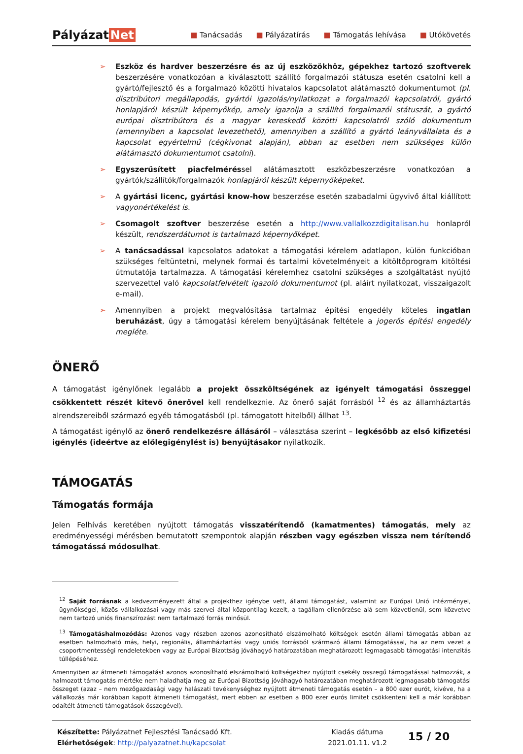Pályázat Net
■ Tanácsadás ■ Pályázatírás ■ Támogatás lehívása ■ Utókövetés
➢ Eszköz és hardver beszerzésre és az új eszközökhöz, gépekhez tartozó szoftverek beszerzésére vonatkozóan a kiválasztott szállító forgalmazói státusza esetén csatolni kell a gyártó/fejlesztő és a forgalmazó közötti hivatalos kapcsolatot alátámasztó dokumentumot (pl. disztribútori megállapodás, gyártói igazolás/nyilatkozat a forgalmazói kapcsolatról, gyártó honlapjáról készült képernyőkép, amely igazolja a szállító forgalmazói státuszát, a gyártó európai disztribútora és a magyar kereskedő közötti kapcsolatról szóló dokumentum (amennyiben a kapcsolat levezethető), amennyiben a szállító a gyártó leányvállalata és a kapcsolat egyértelmű (cégkivonat alapján), abban az esetben nem szükséges külön alátámasztó dokumentumot csatolni).
➢ Egyszerűsített piacfelméréssel alátámasztott eszközbeszerzésre vonatkozóan a gyártók/szállítók/forgalmazók honlapjáról készült képernyőképeket.
➢ A gyártási licenc, gyártási know-how beszerzése esetén szabadalmi ügyvivő által kiállított vagyonértékelést is.
➢ Csomagolt szoftver beszerzése esetén a http://www.vallalkozzdigitalisan.hu honlapról készült, rendszerdátumot is tartalmazó képernyőképet.
➢ A tanácsadással kapcsolatos adatokat a támogatási kérelem adatlapon, külön funkcióban szükséges feltüntetni, melynek formai és tartalmi követelményeit a kitöltőprogram kitöltési útmutatója tartalmazza. A támogatási kérelemhez csatolni szükséges a szolgáltatást nyújtó szervezettel való kapcsolatfelvételt igazoló dokumentumot (pl. aláírt nyilatkozat, visszaigazolt e-mail).
➢ Amennyiben a projekt megvalósítása tartalmaz építési engedély köteles ingatlan beruházást, úgy a támogatási kérelem benyújtásának feltétele a jogerős építési engedély megléte.
ÖNERŐ
A támogatást igénylőnek legalább a projekt összköltségének az igényelt támogatási összeggel csökkentett részét kitevő önerővel kell rendelkeznie. Az önerő saját forrásból <sup>12</sup> és az államháztartás alrendszereiből származó egyéb támogatásból (pl. támogatott hitelből) állhat <sup>13</sup>.
A támogatást igénylő az önerő rendelkezésre állásáról – választása szerint – legkésőbb az első kifizetési igénylés (ideértve az előlegigénylést is) benyújtásakor nyilatkozik.
TÁMOGATÁS
Támogatás formája
Jelen Felhívás keretében nyújtott támogatás visszatérítendő (kamatmentes) támogatás, mely az eredményességi mérésben bemutatott szempontok alapján részben vagy egészben vissza nem térítendő támogatássá módosulhat.
<sup>12</sup> Saját forrásnak a kedvezményezett által a projekthez igénybe vett, állami támogatást, valamint az Európai Unió intézményei, ügynökségei, közös vállalkozásai vagy más szervei által központilag kezelt, a tagállam ellenőrzése alá sem közvetlenül, sem közvetve nem tartozó uniós finanszírozást nem tartalmazó forrás minősül.
<sup>13</sup> Támogatáshalmozódás: Azonos vagy részben azonos azonosítható elszámolható költségek esetén állami támogatás abban az esetben halmozható más, helyi, regionális, államháztartási vagy uniós forrásból származó állami támogatással, ha az nem vezet a csoportmentességi rendeletekben vagy az Európai Bizottság jóváhagyó határozatában meghatározott legmagasabb támogatási intenzitás túllépéséhez.
Amennyiben az átmeneti támogatást azonos azonosítható elszámolható költségekhez nyújtott csekély összegű támogatással halmozzák, a halmozott támogatás mértéke nem haladhatja meg az Európai Bizottság jóváhagyó határozatában meghatározott legmagasabb támogatási összeget (azaz – nem mezőgazdasági vagy halászati tevékenységhez nyújtott átmeneti támogatás esetén – a 800 ezer eurót, kivéve, ha a vállalkozás már korábban kapott átmeneti támogatást, mert ebben az esetben a 800 ezer eurós limitet csökkenteni kell a már korábban odaítélt átmeneti támogatások összegével).
Készítette: Pályázatnet Fejlesztési Tanácsadó Kft.
Elérhetőségek: http://palyazatnet.hu/kapcsolat
Kiadás dátuma
2021.01.11. v1.2
15 / 20